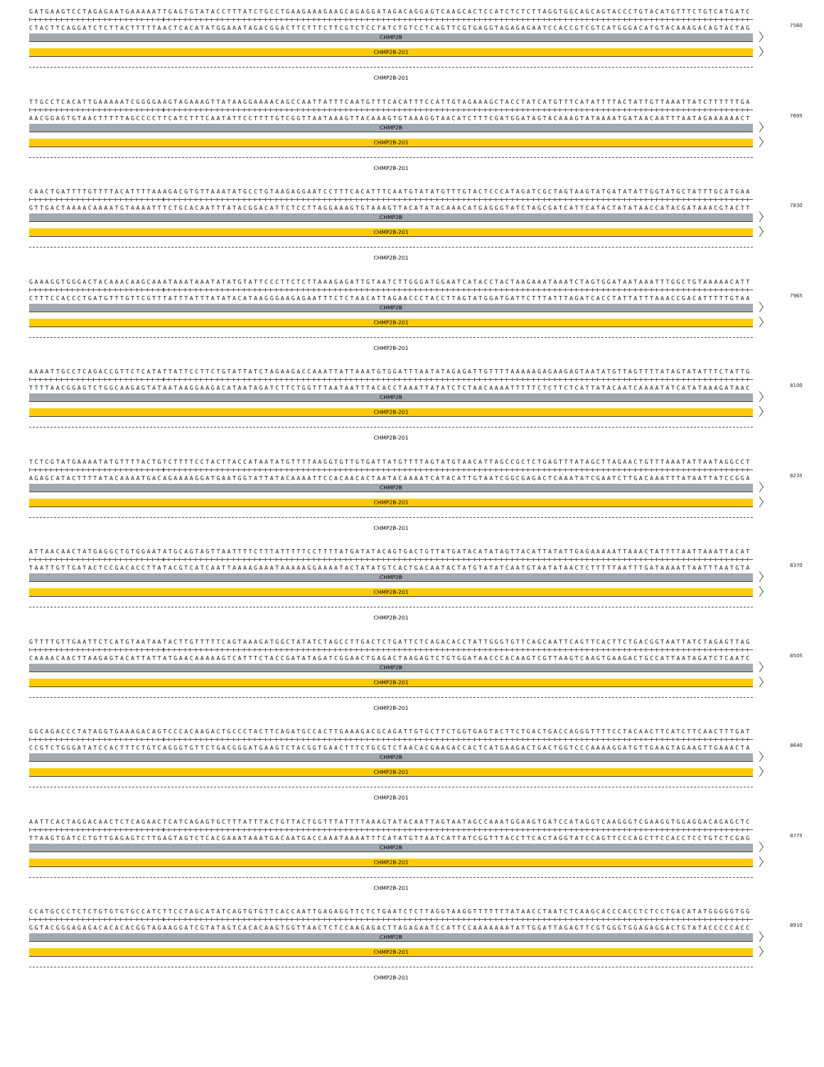GATGAAGTCCTAGAGAATGAAAAATTGAGTGTATACCTTTATCTGCCTGAAGAAAGAAGCAGAGGATAGACAGGAGTCAAGCACTCCATCTCTCTTAGGTGGCAGCAGTACCCTGTACATGTTTCTGTCATGATC
CTACTTCAGGATCTCTTACTTTTTAACTCACATATGGAAATAGACGGACTTCTTTCTTCGTCTCCTATCTGTCCTCAGTTCGTGAGGTAGAGAGAATCCACCGTCGTCATGGGACATGTACAAAGACAGTACTAG
7560
CHMP2B
CHMP2B-201
CHMP2B-201
TTGCCTCACATTGAAAAATCGGGGAAGTAGAAAGTTATAAGGAAAACAGCCAATTATTTCAATGTTTCACATTTCCATTGTAGAAAGCTACCTATCATGTTTCATATTTTACTATTGTTAAATTATCTTTTTTGA
AACGGAGTGTAACTTTTTAGCCCCTTCATCTTTCAATATTCCTTTTGTCGGTTAATAAAGTTACAAAGTGTAAAGGTAACATCTTTCGATGGATAGTACAAAGTATAAAATGATAACAATTTAATAGAAAAAACT
7695
CHMP2B
CHMP2B-201
CHMP2B-201
CAACTGATTTTGTTTTACATTTTAAAGACGTGTTAAATATGCCTGTAAGAGGAATCCTTTCACATTTCAATGTATATGTTTGTACTCCCATAGATCGCTAGTAAGTATGATATATTGGTATGCTATTTGCATGAA
GTTGACTAAAACAAAATGTAAAATTTCTGCACAATTTATACGGACATTCTCCTTAGGAAAGTGTAAAGTTACATATACAAACATGAGGGTATCTAGCGATCATTCATACTATATAACCATACGATAAACGTACTT
7830
CHMP2B
CHMP2B-201
CHMP2B-201
GAAAGGTGGGACTACAAACAAGCAAATAAATAAATATATGTATTCCCTTCTCTTAAAGAGATTGTAATCTTGGGATGGAATCATACCTACTAAGAAATAAATCTAGTGGATAATAAATTTGGCTGTAAAAACATT
CTTTCCACCCTGATGTTTGTTCGTTTATTTATTTATATACATAAGGGAAGAGAATTTCTCTAACATTAGAACCCTACCTTAGTATGGATGATTCTTTATTTAGATCACCTATTATTTAAACCGACATTTTTGTAA
7965
CHMP2B
CHMP2B-201
CHMP2B-201
AAAATTGCCTCAGACCGTTCTCATATTATTCCTTCTGTATTATCTAGAAGACCAAATTATTAAATGTGGATTTAATATAGAGATTGTTTTAAAAAGAGAAGAGTAATATGTTAGTTTTATAGTATATTTCTATTG
TTTTAACGGAGTCTGGCAAGAGTATAATAAGGAAGACATAATAGATCTTCTGGTTTAATAATTTACACCTAAATTATATCTCTAACAAAATTTTTCTCTTCTCATTATACAATCAAAATATCATATAAAGATAAC
8100
CHMP2B
CHMP2B-201
CHMP2B-201
TCTCGTATGAAAATATGTTTTACTGTCTTTTCCTACTTACCATAATATGTTTTAAGGTGTTGTGATTATGTTTTAGTATGTAACATTAGCCGCTCTGAGTTTATAGCTTAGAACTGTTTAAATATTAATAGGCCT
AGAGCATACTTTTATACAAAATGACAGAAAAGGATGAATGGTATTATACAAAATTCCACAACACTAATACAAAATCATACATTGTAATCGGCGAGACTCAAATATCGAATCTTGACAAATTTATAATTATCCGGA
8235
CHMP2B
CHMP2B-201
CHMP2B-201
ATTAACAACTATGAGGCTGTGGAATATGCAGTAGTTAATTTTCTTTATTTTTCCTTTTATGATATACAGTGACTGTTATGATACATATAGTTACATTATATTGAGAAAAATTAAACTATTTTAATTAAATTACAT
TAATTGTTGATACTCCGACACCTTATACGTCATCAATTAAAAGAAATAAAAAGGAAAATACTATATGTCACTGACAATACTATGTATATCAATGTAATATAACTCTTTTTAATTTGATAAAATTAATTTAATGTA
8370
CHMP2B
CHMP2B-201
CHMP2B-201
GTTTTGTTGAATTCTCATGTAATAATACTTGTTTTTCAGTAAAGATGGCTATATCTAGCCTTGACTCTGATTCTCAGACACCTATTGGGTGTTCAGCAATTCAGTTCACTTCTGACGGTAATTATCTAGAGTTAG
CAAAACAACTTAAGAGTACATTATTATGAACAAAAAGTCATTTCTACCGATATAGATCGGAACTGAGACTAAGAGTCTGTGGATAACCCACAAGTCGTTAAGTCAAGTGAAGACTGCCATTAATAGATCTCAATC
8505
CHMP2B
CHMP2B-201
CHMP2B-201
GGCAGACCCTATAGGTGAAAGACAGTCCCACAAGACTGCCCTACTTCAGATGCCACTTGAAAGACGCAGATTGTGCTTCTGGTGAGTACTTCTGACTGACCAGGGTTTTCCTACAACTTCATCTTCAACTTTGAT
CCGTCTGGGATATCCACTTTCTGTCAGGGTGTTCTGACGGGATGAAGTCTACGGTGAACTTTCTGCGTCTAACACGAAGACCACTCATGAAGACTGACTGGTCCCAAAAGGATGTTGAAGTAGAAGTTGAAACTA
8640
CHMP2B
CHMP2B-201
CHMP2B-201
AATTCACTAGGACAACTCTCAGAACTCATCAGAGTGCTTTATTTACTGTTACTGGTTTATTTTAAAGTATACAATTAGTAATAGCCAAATGGAAGTGATCCATAGGTCAAGGGTCGAAGGTGGAGGACAGAGCTC
TTAAGTGATCCTGTTGAGAGTCTTGAGTAGTCTCACGAAATAAATGACAATGACCAAATAAAATTTCATATGTTAATCATTATCGGTTTACCTTCACTAGGTATCCAGTTCCCAGCTTCCACCTCCTGTCTCGAG
8775
CHMP2B
CHMP2B-201
CHMP2B-201
CCATGCCCTCTCTGTGTGTGCCATCTTCCTAGCATATCAGTGTGTTCACCAATTGAGAGGTTCTCTGAATCTCTTAGGTAAGGTTTTTTTATAACCTAATCTCAAGCACCCACCTCTCCTGACATATGGGGGTGG
GGTACGGGAGAGACACACACGGTAGAAGGATCGTATAGTCACACAAGTGGTTAACTCTCCAAGAGACTTAGAGAATCCATTCCAAAAAAATATTGGATTAGAGTTCGTGGGTGGAGAGGACTGTATACCCCCACC
8910
CHMP2B
CHMP2B-201
CHMP2B-201